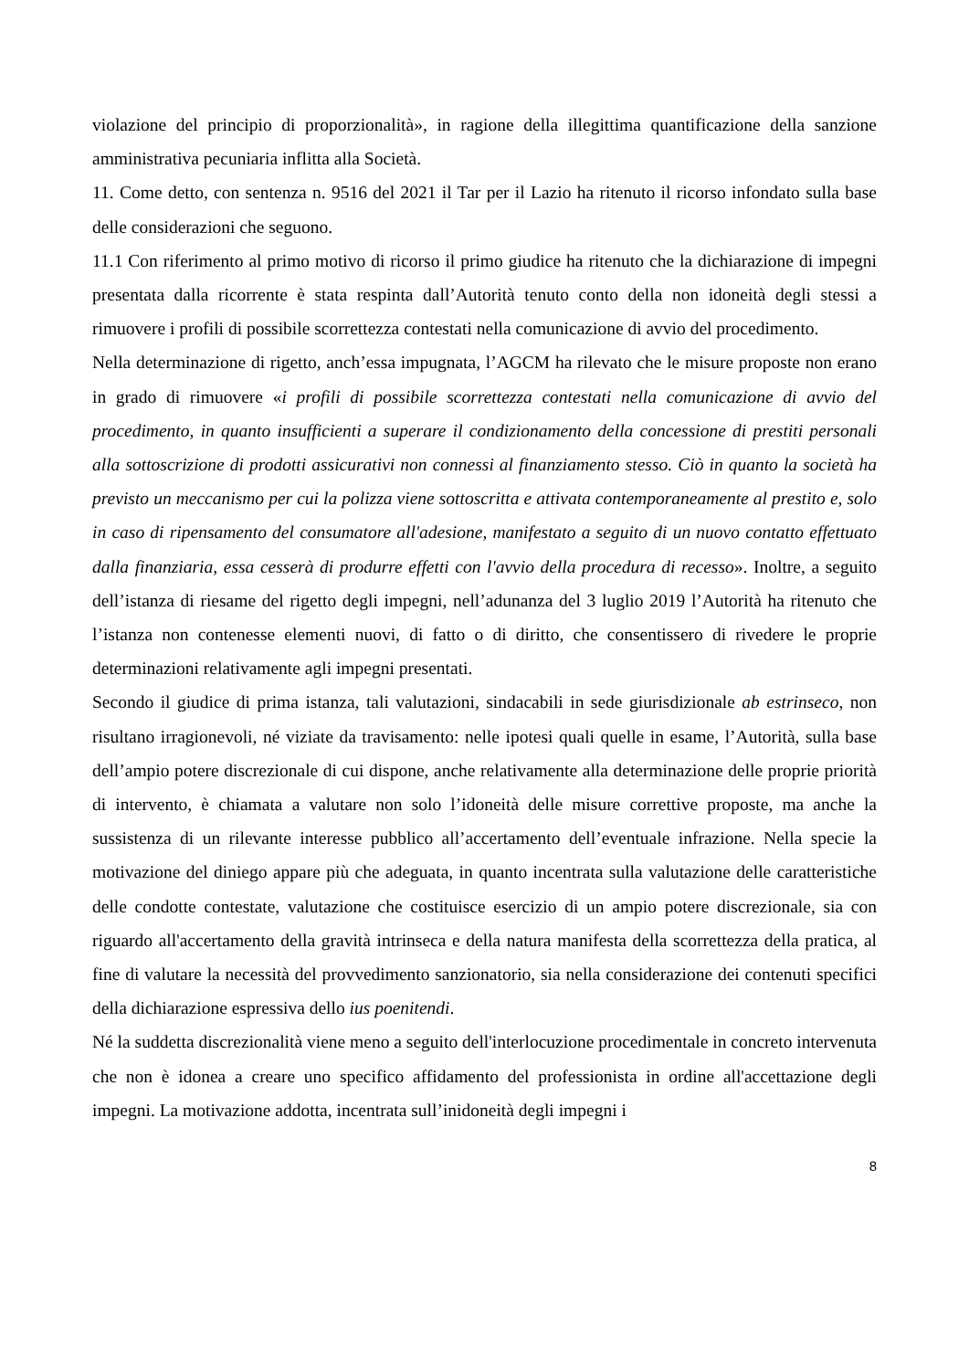violazione del principio di proporzionalità», in ragione della illegittima quantificazione della sanzione amministrativa pecuniaria inflitta alla Società.
11. Come detto, con sentenza n. 9516 del 2021 il Tar per il Lazio ha ritenuto il ricorso infondato sulla base delle considerazioni che seguono.
11.1 Con riferimento al primo motivo di ricorso il primo giudice ha ritenuto che la dichiarazione di impegni presentata dalla ricorrente è stata respinta dall’Autorità tenuto conto della non idoneità degli stessi a rimuovere i profili di possibile scorrettezza contestati nella comunicazione di avvio del procedimento.
Nella determinazione di rigetto, anch’essa impugnata, l’AGCM ha rilevato che le misure proposte non erano in grado di rimuovere «i profili di possibile scorrettezza contestati nella comunicazione di avvio del procedimento, in quanto insufficienti a superare il condizionamento della concessione di prestiti personali alla sottoscrizione di prodotti assicurativi non connessi al finanziamento stesso. Ciò in quanto la società ha previsto un meccanismo per cui la polizza viene sottoscritta e attivata contemporaneamente al prestito e, solo in caso di ripensamento del consumatore all'adesione, manifestato a seguito di un nuovo contatto effettuato dalla finanziaria, essa cesserà di produrre effetti con l'avvio della procedura di recesso». Inoltre, a seguito dell’istanza di riesame del rigetto degli impegni, nell’adunanza del 3 luglio 2019 l’Autorità ha ritenuto che l’istanza non contenesse elementi nuovi, di fatto o di diritto, che consentissero di rivedere le proprie determinazioni relativamente agli impegni presentati.
Secondo il giudice di prima istanza, tali valutazioni, sindacabili in sede giurisdizionale ab estrinseco, non risultano irragionevoli, né viziate da travisamento: nelle ipotesi quali quelle in esame, l’Autorità, sulla base dell’ampio potere discrezionale di cui dispone, anche relativamente alla determinazione delle proprie priorità di intervento, è chiamata a valutare non solo l’idoneità delle misure correttive proposte, ma anche la sussistenza di un rilevante interesse pubblico all’accertamento dell’eventuale infrazione. Nella specie la motivazione del diniego appare più che adeguata, in quanto incentrata sulla valutazione delle caratteristiche delle condotte contestate, valutazione che costituisce esercizio di un ampio potere discrezionale, sia con riguardo all'accertamento della gravità intrinseca e della natura manifesta della scorrettezza della pratica, al fine di valutare la necessità del provvedimento sanzionatorio, sia nella considerazione dei contenuti specifici della dichiarazione espressiva dello ius poenitendi.
Né la suddetta discrezionalità viene meno a seguito dell'interlocuzione procedimentale in concreto intervenuta che non è idonea a creare uno specifico affidamento del professionista in ordine all'accettazione degli impegni. La motivazione addotta, incentrata sull’inidoneità degli impegni i
8